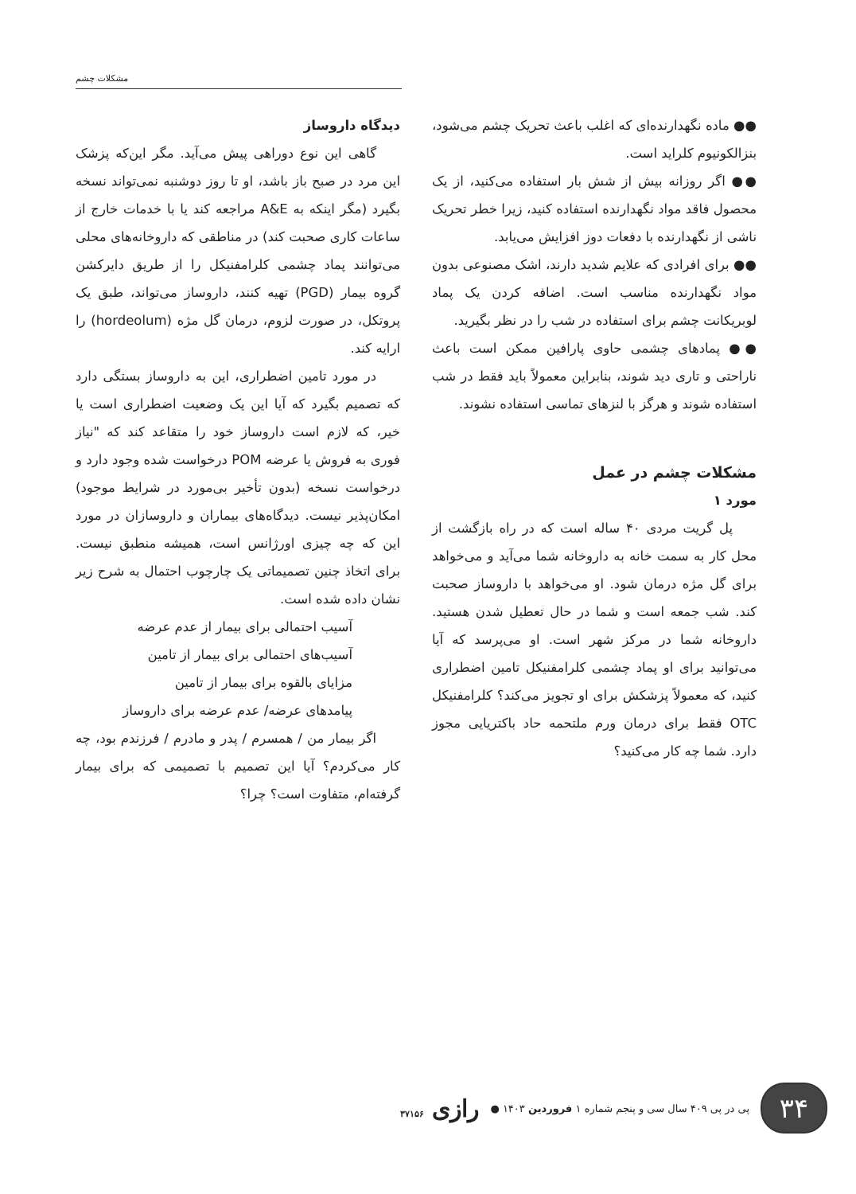مشکلات چشم
●● ماده نگهدارنده‌ای که اغلب باعث تحریک چشم می‌شود، بنزالکونیوم کلراید است.
●● اگر روزانه بیش از شش بار استفاده می‌کنید، از یک محصول فاقد مواد نگهدارنده استفاده کنید، زیرا خطر تحریک ناشی از نگهدارنده با دفعات دوز افزایش می‌یابد.
●● برای افرادی که علایم شدید دارند، اشک مصنوعی بدون مواد نگهدارنده مناسب است. اضافه کردن یک پماد لوبریکانت چشم برای استفاده در شب را در نظر بگیرید.
●● پمادهای چشمی حاوی پارافین ممکن است باعث ناراحتی و تاری دید شوند، بنابراین معمولاً باید فقط در شب استفاده شوند و هرگز با لنزهای تماسی استفاده نشوند.
مشکلات چشم در عمل
مورد ۱
پل گریت مردی ۴۰ ساله است که در راه بازگشت از محل کار به سمت خانه به داروخانه شما می‌آید و می‌خواهد برای گل مژه درمان شود. او می‌خواهد با داروساز صحبت کند. شب جمعه است و شما در حال تعطیل شدن هستید. داروخانه شما در مرکز شهر است. او می‌پرسد که آیا می‌توانید برای او پماد چشمی کلرامفنیکل تامین اضطراری کنید، که معمولاً پزشکش برای او تجویز می‌کند؟ کلرامفنیکل OTC فقط برای درمان ورم ملتحمه حاد باکتریایی مجوز دارد. شما چه کار می‌کنید؟
دیدگاه داروساز
گاهی این نوع دوراهی پیش می‌آید. مگر این‌که پزشک این مرد در صبح باز باشد، او تا روز دوشنبه نمی‌تواند نسخه بگیرد (مگر اینکه به A&E مراجعه کند یا با خدمات خارج از ساعات کاری صحبت کند) در مناطقی که داروخانه‌های محلی می‌توانند پماد چشمی کلرامفنیکل را از طریق دایرکشن گروه بیمار (PGD) تهیه کنند، داروساز می‌تواند، طبق یک پروتکل، در صورت لزوم، درمان گل مژه (hordeolum) را ارایه کند.
در مورد تامین اضطراری، این به داروساز بستگی دارد که تصمیم بگیرد که آیا این یک وضعیت اضطراری است یا خیر، که لازم است داروساز خود را متقاعد کند که "نیاز فوری به فروش یا عرضه POM درخواست شده وجود دارد و درخواست نسخه (بدون تأخیر بی‌مورد در شرایط موجود) امکان‌پذیر نیست. دیدگاه‌های بیماران و داروسازان در مورد این که چه چیزی اورژانس است، همیشه منطبق نیست. برای اتخاذ چنین تصمیماتی یک چارچوب احتمال به شرح زیر نشان داده شده است.
آسیب احتمالی برای بیمار از عدم عرضه
آسیب‌های احتمالی برای بیمار از تامین
مزایای بالقوه برای بیمار از تامین
پیامدهای عرضه/ عدم عرضه برای داروساز
اگر بیمار من / همسرم / پدر و مادرم / فرزندم بود، چه کار می‌کردم؟ آیا این تصمیم با تصمیمی که برای بیمار گرفته‌ام، متفاوت است؟ چرا؟
۳۴
پی در پی ۴۰۹ سال سی و پنجم شماره ۱ فروردین ۱۴۰۳ ●
رازی ۳۷۱۵۶